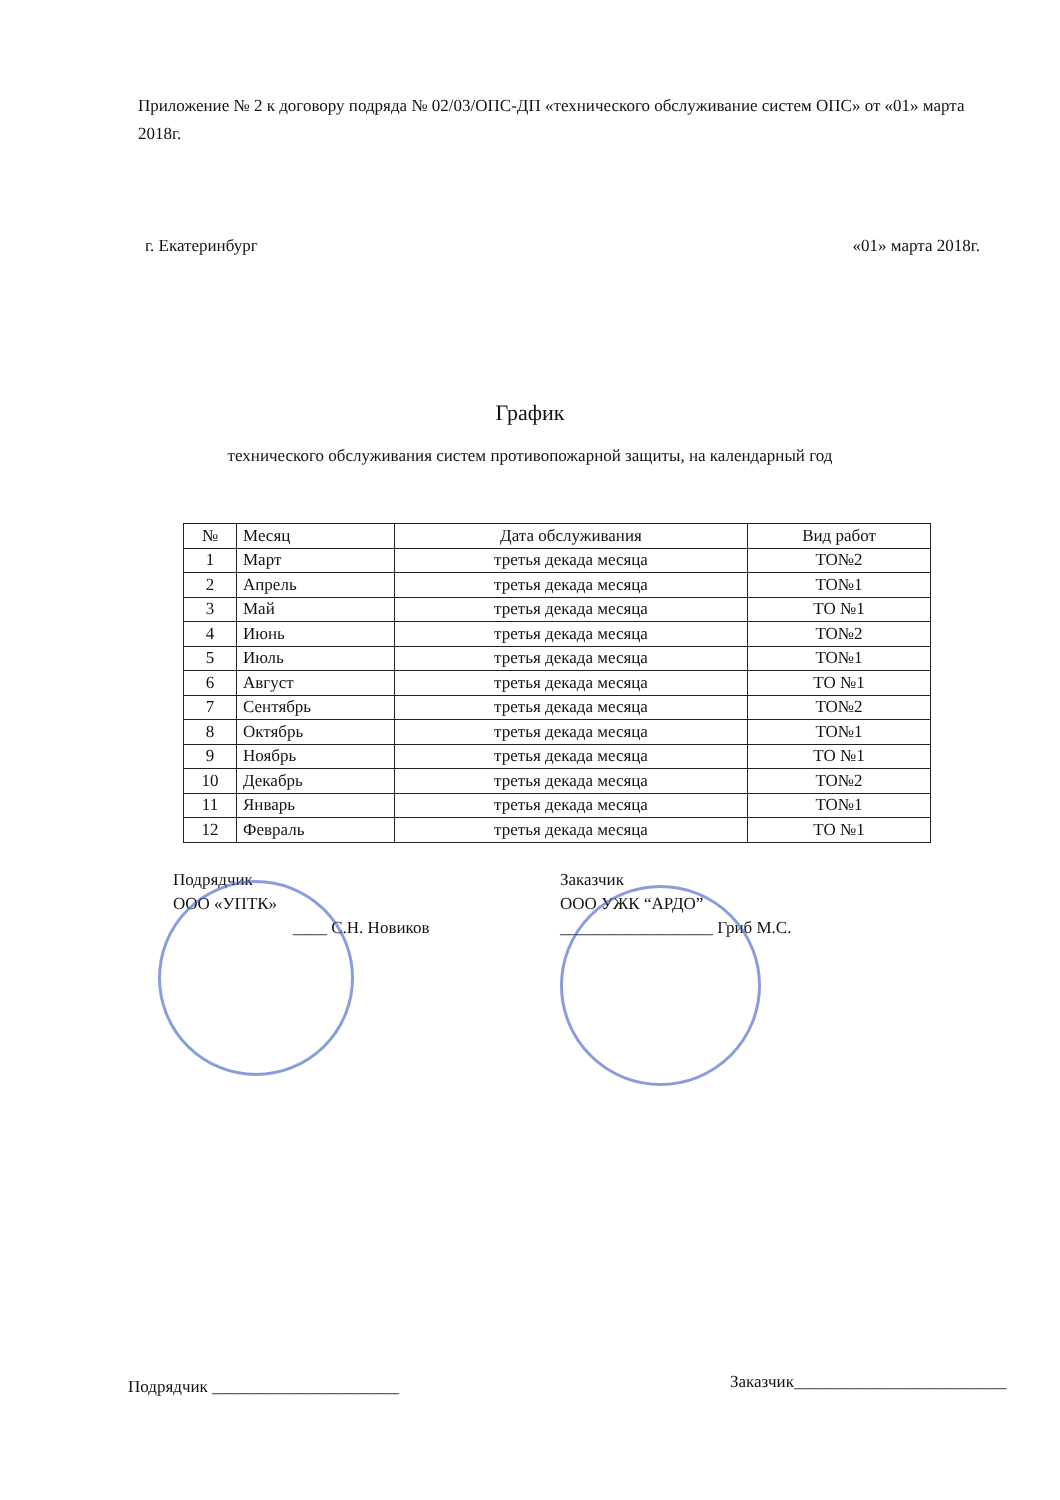Приложение № 2 к договору подряда № 02/03/ОПС-ДП «технического обслуживание систем ОПС» от «01» марта 2018г.
г. Екатеринбург «01» марта 2018г.
График
технического обслуживания систем противопожарной защиты, на календарный год
| № | Месяц | Дата обслуживания | Вид работ |
| --- | --- | --- | --- |
| 1 | Март | третья декада месяца | ТО№2 |
| 2 | Апрель | третья декада месяца | ТО№1 |
| 3 | Май | третья декада месяца | ТО №1 |
| 4 | Июнь | третья декада месяца | ТО№2 |
| 5 | Июль | третья декада месяца | ТО№1 |
| 6 | Август | третья декада месяца | ТО №1 |
| 7 | Сентябрь | третья декада месяца | ТО№2 |
| 8 | Октябрь | третья декада месяца | ТО№1 |
| 9 | Ноябрь | третья декада месяца | ТО №1 |
| 10 | Декабрь | третья декада месяца | ТО№2 |
| 11 | Январь | третья декада месяца | ТО№1 |
| 12 | Февраль | третья декада месяца | ТО №1 |
Подрядчик
ООО «УПТК»
____ С.Н. Новиков
Заказчик
ООО УЖК “АРДО”
__________________ Гриб М.С.
Подрядчик ______________________
Заказчик_________________________